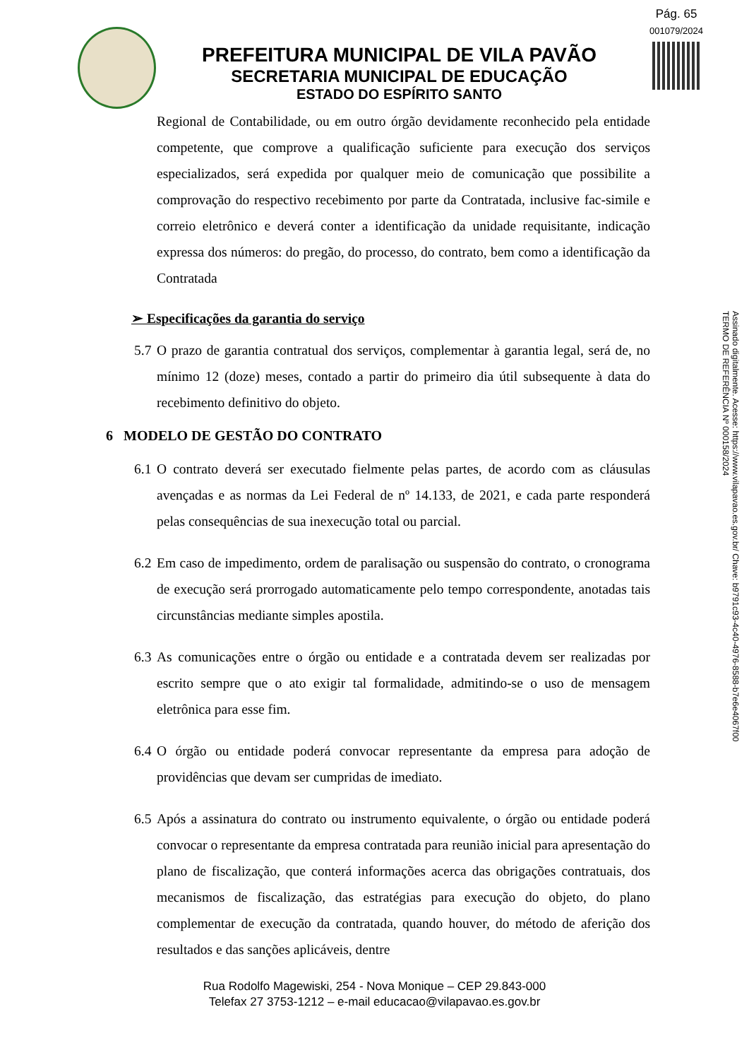Pág. 65
001079/2024
PREFEITURA MUNICIPAL DE VILA PAVÃO
SECRETARIA MUNICIPAL DE EDUCAÇÃO
ESTADO DO ESPÍRITO SANTO
Assinado digitalmente. Acesse: https://www.vilapavao.es.gov.br/ Chave: b9791c93-4c40-4976-8588-b7e6e4067f00
TERMO DE REFERÊNCIA Nº 000158/2024
Regional de Contabilidade, ou em outro órgão devidamente reconhecido pela entidade competente, que comprove a qualificação suficiente para execução dos serviços especializados, será expedida por qualquer meio de comunicação que possibilite a comprovação do respectivo recebimento por parte da Contratada, inclusive fac-simile e correio eletrônico e deverá conter a identificação da unidade requisitante, indicação expressa dos números: do pregão, do processo, do contrato, bem como a identificação da Contratada
➢ Especificações da garantia do serviço
5.7 O prazo de garantia contratual dos serviços, complementar à garantia legal, será de, no mínimo 12 (doze) meses, contado a partir do primeiro dia útil subsequente à data do recebimento definitivo do objeto.
6 MODELO DE GESTÃO DO CONTRATO
6.1 O contrato deverá ser executado fielmente pelas partes, de acordo com as cláusulas avençadas e as normas da Lei Federal de nº 14.133, de 2021, e cada parte responderá pelas consequências de sua inexecução total ou parcial.
6.2 Em caso de impedimento, ordem de paralisação ou suspensão do contrato, o cronograma de execução será prorrogado automaticamente pelo tempo correspondente, anotadas tais circunstâncias mediante simples apostila.
6.3 As comunicações entre o órgão ou entidade e a contratada devem ser realizadas por escrito sempre que o ato exigir tal formalidade, admitindo-se o uso de mensagem eletrônica para esse fim.
6.4 O órgão ou entidade poderá convocar representante da empresa para adoção de providências que devam ser cumpridas de imediato.
6.5 Após a assinatura do contrato ou instrumento equivalente, o órgão ou entidade poderá convocar o representante da empresa contratada para reunião inicial para apresentação do plano de fiscalização, que conterá informações acerca das obrigações contratuais, dos mecanismos de fiscalização, das estratégias para execução do objeto, do plano complementar de execução da contratada, quando houver, do método de aferição dos resultados e das sanções aplicáveis, dentre
Rua Rodolfo Magewiski, 254 - Nova Monique – CEP 29.843-000
Telefax 27 3753-1212 – e-mail educacao@vilapavao.es.gov.br